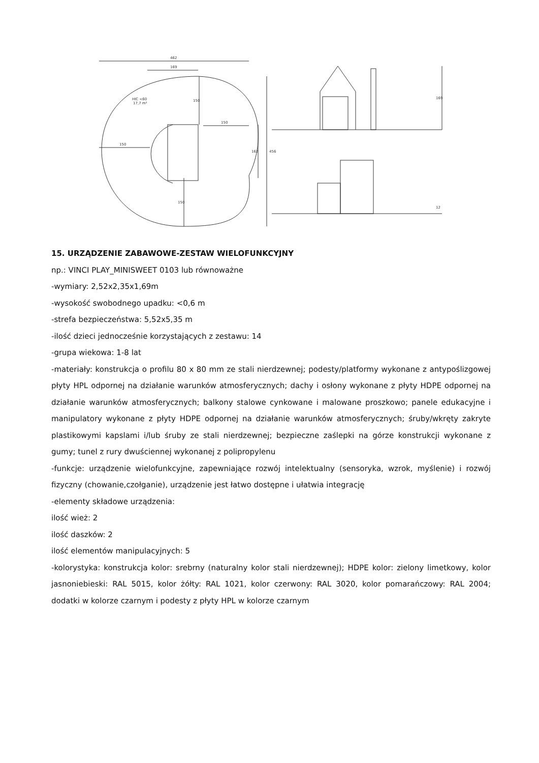462
169
HIC <60
17,7 m²
150
150
150
150
162
456
169
12
15. URZĄDZENIE ZABAWOWE-ZESTAW WIELOFUNKCYJNY
np.: VINCI PLAY_MINISWEET 0103 lub równoważne
-wymiary: 2,52x2,35x1,69m
-wysokość swobodnego upadku: <0,6 m
-strefa bezpieczeństwa: 5,52x5,35 m
-ilość dzieci jednocześnie korzystających z zestawu: 14
-grupa wiekowa: 1-8 lat
-materiały: konstrukcja o profilu 80 x 80 mm ze stali nierdzewnej; podesty/platformy wykonane z antypoślizgowej płyty HPL odpornej na działanie warunków atmosferycznych; dachy i osłony wykonane z płyty HDPE odpornej na działanie warunków atmosferycznych; balkony stalowe cynkowane i malowane proszkowo; panele edukacyjne i manipulatory wykonane z płyty HDPE odpornej na działanie warunków atmosferycznych; śruby/wkręty zakryte plastikowymi kapslami i/lub śruby ze stali nierdzewnej; bezpieczne zaślepki na górze konstrukcji wykonane z gumy; tunel z rury dwuściennej wykonanej z polipropylenu
-funkcje: urządzenie wielofunkcyjne, zapewniające rozwój intelektualny (sensoryka, wzrok, myślenie) i rozwój fizyczny (chowanie,czołganie), urządzenie jest łatwo dostępne i ułatwia integrację
-elementy składowe urządzenia:
ilość wież: 2
ilość daszków: 2
ilość elementów manipulacyjnych: 5
-kolorystyka: konstrukcja kolor: srebrny (naturalny kolor stali nierdzewnej); HDPE kolor: zielony limetkowy, kolor jasnoniebieski: RAL 5015, kolor żółty: RAL 1021, kolor czerwony: RAL 3020, kolor pomarańczowy: RAL 2004; dodatki w kolorze czarnym i podesty z płyty HPL w kolorze czarnym